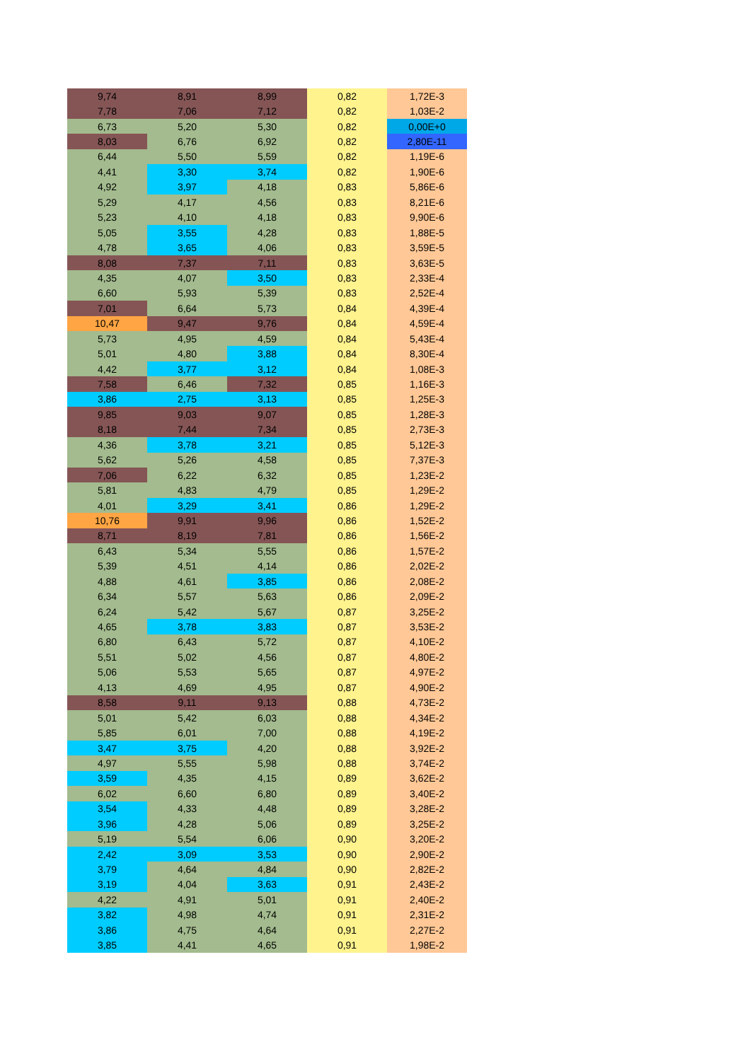| 9,74 | 8,91 | 8,99 | 0,82 | 1,72E-3 |
| 7,78 | 7,06 | 7,12 | 0,82 | 1,03E-2 |
| 6,73 | 5,20 | 5,30 | 0,82 | 0,00E+0 |
| 8,03 | 6,76 | 6,92 | 0,82 | 2,80E-11 |
| 6,44 | 5,50 | 5,59 | 0,82 | 1,19E-6 |
| 4,41 | 3,30 | 3,74 | 0,82 | 1,90E-6 |
| 4,92 | 3,97 | 4,18 | 0,83 | 5,86E-6 |
| 5,29 | 4,17 | 4,56 | 0,83 | 8,21E-6 |
| 5,23 | 4,10 | 4,18 | 0,83 | 9,90E-6 |
| 5,05 | 3,55 | 4,28 | 0,83 | 1,88E-5 |
| 4,78 | 3,65 | 4,06 | 0,83 | 3,59E-5 |
| 8,08 | 7,37 | 7,11 | 0,83 | 3,63E-5 |
| 4,35 | 4,07 | 3,50 | 0,83 | 2,33E-4 |
| 6,60 | 5,93 | 5,39 | 0,83 | 2,52E-4 |
| 7,01 | 6,64 | 5,73 | 0,84 | 4,39E-4 |
| 10,47 | 9,47 | 9,76 | 0,84 | 4,59E-4 |
| 5,73 | 4,95 | 4,59 | 0,84 | 5,43E-4 |
| 5,01 | 4,80 | 3,88 | 0,84 | 8,30E-4 |
| 4,42 | 3,77 | 3,12 | 0,84 | 1,08E-3 |
| 7,58 | 6,46 | 7,32 | 0,85 | 1,16E-3 |
| 3,86 | 2,75 | 3,13 | 0,85 | 1,25E-3 |
| 9,85 | 9,03 | 9,07 | 0,85 | 1,28E-3 |
| 8,18 | 7,44 | 7,34 | 0,85 | 2,73E-3 |
| 4,36 | 3,78 | 3,21 | 0,85 | 5,12E-3 |
| 5,62 | 5,26 | 4,58 | 0,85 | 7,37E-3 |
| 7,06 | 6,22 | 6,32 | 0,85 | 1,23E-2 |
| 5,81 | 4,83 | 4,79 | 0,85 | 1,29E-2 |
| 4,01 | 3,29 | 3,41 | 0,86 | 1,29E-2 |
| 10,76 | 9,91 | 9,96 | 0,86 | 1,52E-2 |
| 8,71 | 8,19 | 7,81 | 0,86 | 1,56E-2 |
| 6,43 | 5,34 | 5,55 | 0,86 | 1,57E-2 |
| 5,39 | 4,51 | 4,14 | 0,86 | 2,02E-2 |
| 4,88 | 4,61 | 3,85 | 0,86 | 2,08E-2 |
| 6,34 | 5,57 | 5,63 | 0,86 | 2,09E-2 |
| 6,24 | 5,42 | 5,67 | 0,87 | 3,25E-2 |
| 4,65 | 3,78 | 3,83 | 0,87 | 3,53E-2 |
| 6,80 | 6,43 | 5,72 | 0,87 | 4,10E-2 |
| 5,51 | 5,02 | 4,56 | 0,87 | 4,80E-2 |
| 5,06 | 5,53 | 5,65 | 0,87 | 4,97E-2 |
| 4,13 | 4,69 | 4,95 | 0,87 | 4,90E-2 |
| 8,58 | 9,11 | 9,13 | 0,88 | 4,73E-2 |
| 5,01 | 5,42 | 6,03 | 0,88 | 4,34E-2 |
| 5,85 | 6,01 | 7,00 | 0,88 | 4,19E-2 |
| 3,47 | 3,75 | 4,20 | 0,88 | 3,92E-2 |
| 4,97 | 5,55 | 5,98 | 0,88 | 3,74E-2 |
| 3,59 | 4,35 | 4,15 | 0,89 | 3,62E-2 |
| 6,02 | 6,60 | 6,80 | 0,89 | 3,40E-2 |
| 3,54 | 4,33 | 4,48 | 0,89 | 3,28E-2 |
| 3,96 | 4,28 | 5,06 | 0,89 | 3,25E-2 |
| 5,19 | 5,54 | 6,06 | 0,90 | 3,20E-2 |
| 2,42 | 3,09 | 3,53 | 0,90 | 2,90E-2 |
| 3,79 | 4,64 | 4,84 | 0,90 | 2,82E-2 |
| 3,19 | 4,04 | 3,63 | 0,91 | 2,43E-2 |
| 4,22 | 4,91 | 5,01 | 0,91 | 2,40E-2 |
| 3,82 | 4,98 | 4,74 | 0,91 | 2,31E-2 |
| 3,86 | 4,75 | 4,64 | 0,91 | 2,27E-2 |
| 3,85 | 4,41 | 4,65 | 0,91 | 1,98E-2 |